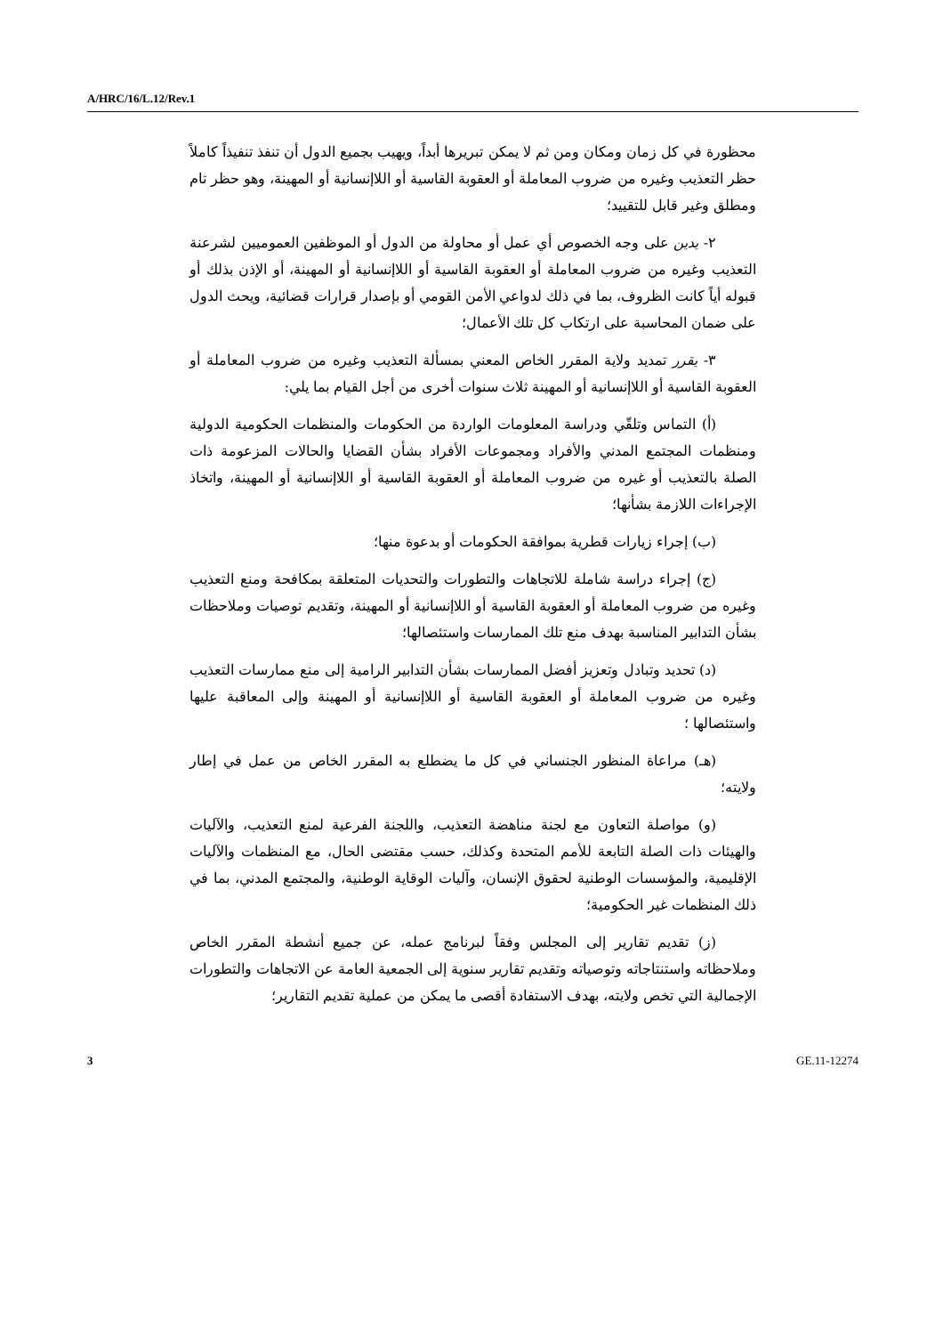A/HRC/16/L.12/Rev.1
محظورة في كل زمان ومكان ومن ثم لا يمكن تبريرها أبداً، ويهيب بجميع الدول أن تنفذ تنفيذاً كاملاً حظر التعذيب وغيره من ضروب المعاملة أو العقوبة القاسية أو اللاإنسانية أو المهينة، وهو حظر تام ومطلق وغير قابل للتقييد؛
٢- يدين على وجه الخصوص أي عمل أو محاولة من الدول أو الموظفين العموميين لشرعنة التعذيب وغيره من ضروب المعاملة أو العقوبة القاسية أو اللاإنسانية أو المهينة، أو الإذن بذلك أو قبوله أياً كانت الظروف، بما في ذلك لدواعي الأمن القومي أو بإصدار قرارات قضائية، ويحث الدول على ضمان المحاسبة على ارتكاب كل تلك الأعمال؛
٣- يقرر تمديد ولاية المقرر الخاص المعني بمسألة التعذيب وغيره من ضروب المعاملة أو العقوبة القاسية أو اللاإنسانية أو المهينة ثلاث سنوات أخرى من أجل القيام بما يلي:
(أ) التماس وتلقّي ودراسة المعلومات الواردة من الحكومات والمنظمات الحكومية الدولية ومنظمات المجتمع المدني والأفراد ومجموعات الأفراد بشأن القضايا والحالات المزعومة ذات الصلة بالتعذيب أو غيره من ضروب المعاملة أو العقوبة القاسية أو اللاإنسانية أو المهينة، واتخاذ الإجراءات اللازمة بشأنها؛
(ب) إجراء زيارات قطرية بموافقة الحكومات أو بدعوة منها؛
(ج) إجراء دراسة شاملة للاتجاهات والتطورات والتحديات المتعلقة بمكافحة ومنع التعذيب وغيره من ضروب المعاملة أو العقوبة القاسية أو اللاإنسانية أو المهينة، وتقديم توصيات وملاحظات بشأن التدابير المناسبة بهدف منع تلك الممارسات واستئصالها؛
(د) تحديد وتبادل وتعزيز أفضل الممارسات بشأن التدابير الرامية إلى منع ممارسات التعذيب وغيره من ضروب المعاملة أو العقوبة القاسية أو اللاإنسانية أو المهينة وإلى المعاقبة عليها واستئصالها ؛
(هـ) مراعاة المنظور الجنساني في كل ما يضطلع به المقرر الخاص من عمل في إطار ولايته؛
(و) مواصلة التعاون مع لجنة مناهضة التعذيب، واللجنة الفرعية لمنع التعذيب، والآليات والهيئات ذات الصلة التابعة للأمم المتحدة وكذلك، حسب مقتضى الحال، مع المنظمات والآليات الإقليمية، والمؤسسات الوطنية لحقوق الإنسان، وآليات الوقاية الوطنية، والمجتمع المدني، بما في ذلك المنظمات غير الحكومية؛
(ز) تقديم تقارير إلى المجلس وفقاً لبرنامج عمله، عن جميع أنشطة المقرر الخاص وملاحظاته واستنتاجاته وتوصياته وتقديم تقارير سنوية إلى الجمعية العامة عن الاتجاهات والتطورات الإجمالية التي تخص ولايته، بهدف الاستفادة أقصى ما يمكن من عملية تقديم التقارير؛
3 GE.11-12274